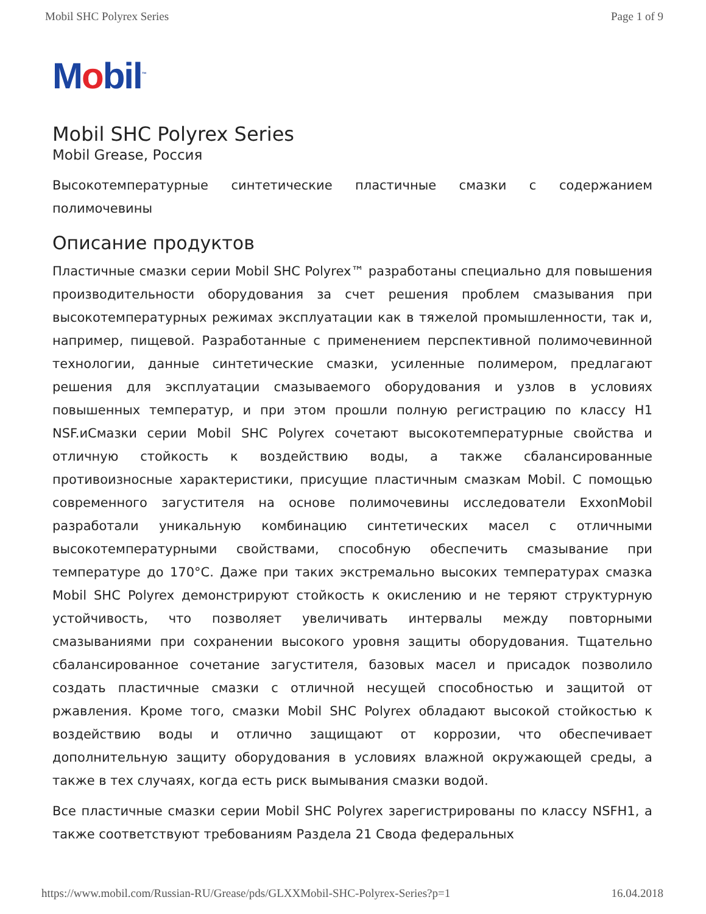Mobil SHC Polyrex Series Page 1 of 9
Mobil<sup>™</sup>
Mobil SHC Polyrex Series
Mobil Grease, Россия
Высокотемпературные синтетические пластичные смазки с содержанием полимочевины
Описание продуктов
Пластичные смазки серии Mobil SHC Polyrex™ разработаны специально для повышения производительности оборудования за счет решения проблем смазывания при высокотемпературных режимах эксплуатации как в тяжелой промышленности, так и, например, пищевой. Разработанные с применением перспективной полимочевинной технологии, данные синтетические смазки, усиленные полимером, предлагают решения для эксплуатации смазываемого оборудования и узлов в условиях повышенных температур, и при этом прошли полную регистрацию по классу H1 NSF.иСмазки серии Mobil SHC Polyrex сочетают высокотемпературные свойства и отличную стойкость к воздействию воды, а также сбалансированные противоизносные характеристики, присущие пластичным смазкам Mobil. С помощью современного загустителя на основе полимочевины исследователи ExxonMobil разработали уникальную комбинацию синтетических масел с отличными высокотемпературными свойствами, способную обеспечить смазывание при температуре до 170°C. Даже при таких экстремально высоких температурах смазка Mobil SHC Polyrex демонстрируют стойкость к окислению и не теряют структурную устойчивость, что позволяет увеличивать интервалы между повторными смазываниями при сохранении высокого уровня защиты оборудования. Тщательно сбалансированное сочетание загустителя, базовых масел и присадок позволило создать пластичные смазки с отличной несущей способностью и защитой от ржавления. Кроме того, смазки Mobil SHC Polyrex обладают высокой стойкостью к воздействию воды и отлично защищают от коррозии, что обеспечивает дополнительную защиту оборудования в условиях влажной окружающей среды, а также в тех случаях, когда есть риск вымывания смазки водой.
Все пластичные смазки серии Mobil SHC Polyrex зарегистрированы по классу NSFH1, а также соответствуют требованиям Раздела 21 Свода федеральных
https://www.mobil.com/Russian-RU/Grease/pds/GLXXMobil-SHC-Polyrex-Series?p=1 16.04.2018